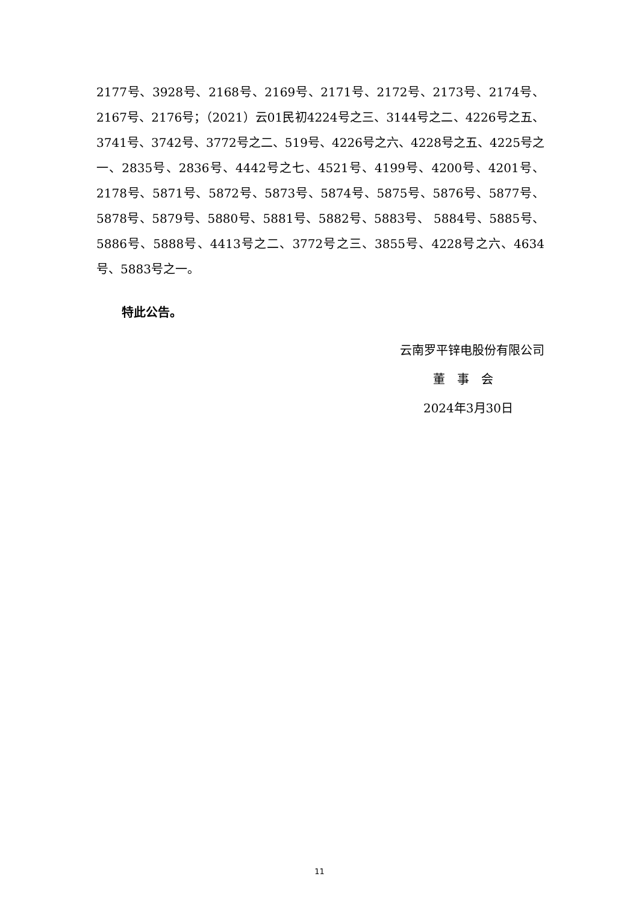2177号、3928号、2168号、2169号、2171号、2172号、2173号、2174号、2167号、2176号；（2021）云01民初4224号之三、3144号之二、4226号之五、3741号、3742号、3772号之二、519号、4226号之六、4228号之五、4225号之一、2835号、2836号、4442号之七、4521号、4199号、4200号、4201号、2178号、5871号、5872号、5873号、5874号、5875号、5876号、5877号、5878号、5879号、5880号、5881号、5882号、5883号、 5884号、5885号、5886号、5888号、4413号之二、3772号之三、3855号、4228号之六、4634号、5883号之一。
特此公告。
云南罗平锌电股份有限公司
董　事　会
2024年3月30日
11